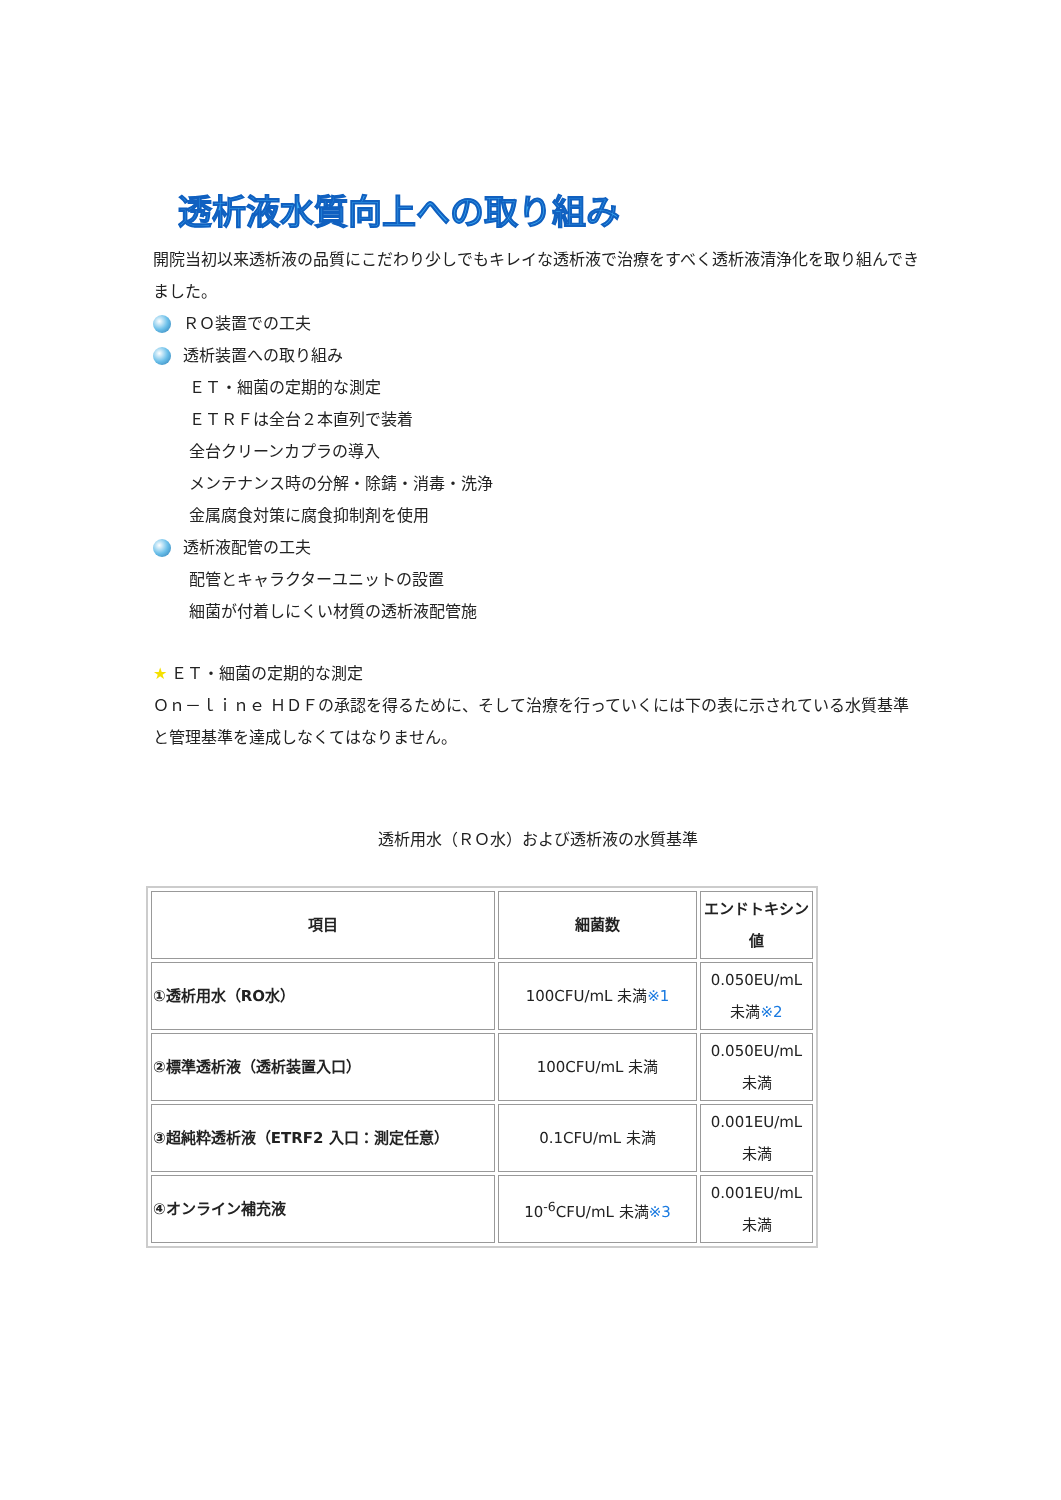透析液水質向上への取り組み
開院当初以来透析液の品質にこだわり少しでもキレイな透析液で治療をすべく透析液清浄化を取り組んできました。
ＲＯ装置での工夫
透析装置への取り組み
ＥＴ・細菌の定期的な測定
ＥＴＲＦは全台２本直列で装着
全台クリーンカプラの導入
メンテナンス時の分解・除錆・消毒・洗浄
金属腐食対策に腐食抑制剤を使用
透析液配管の工夫
配管とキャラクターユニットの設置
細菌が付着しにくい材質の透析液配管施
★ ＥＴ・細菌の定期的な測定
Ｏｎ－ｌｉｎｅ ＨＤＦの承認を得るために、そして治療を行っていくには下の表に示されている水質基準と管理基準を達成しなくてはなりません。
透析用水（ＲＯ水）および透析液の水質基準
| 項目 | 細菌数 | エンドトキシン値 |
| --- | --- | --- |
| ①透析用水（RO水） | 100CFU/mL 未満 ※1 | 0.050EU/mL 未満 ※2 |
| ②標準透析液（透析装置入口） | 100CFU/mL 未満 | 0.050EU/mL 未満 |
| ③超純粋透析液（ETRF2 入口：測定任意） | 0.1CFU/mL 未満 | 0.001EU/mL 未満 |
| ④オンライン補充液 | 10<sup>-6</sup>CFU/mL 未満 ※3 | 0.001EU/mL 未満 |